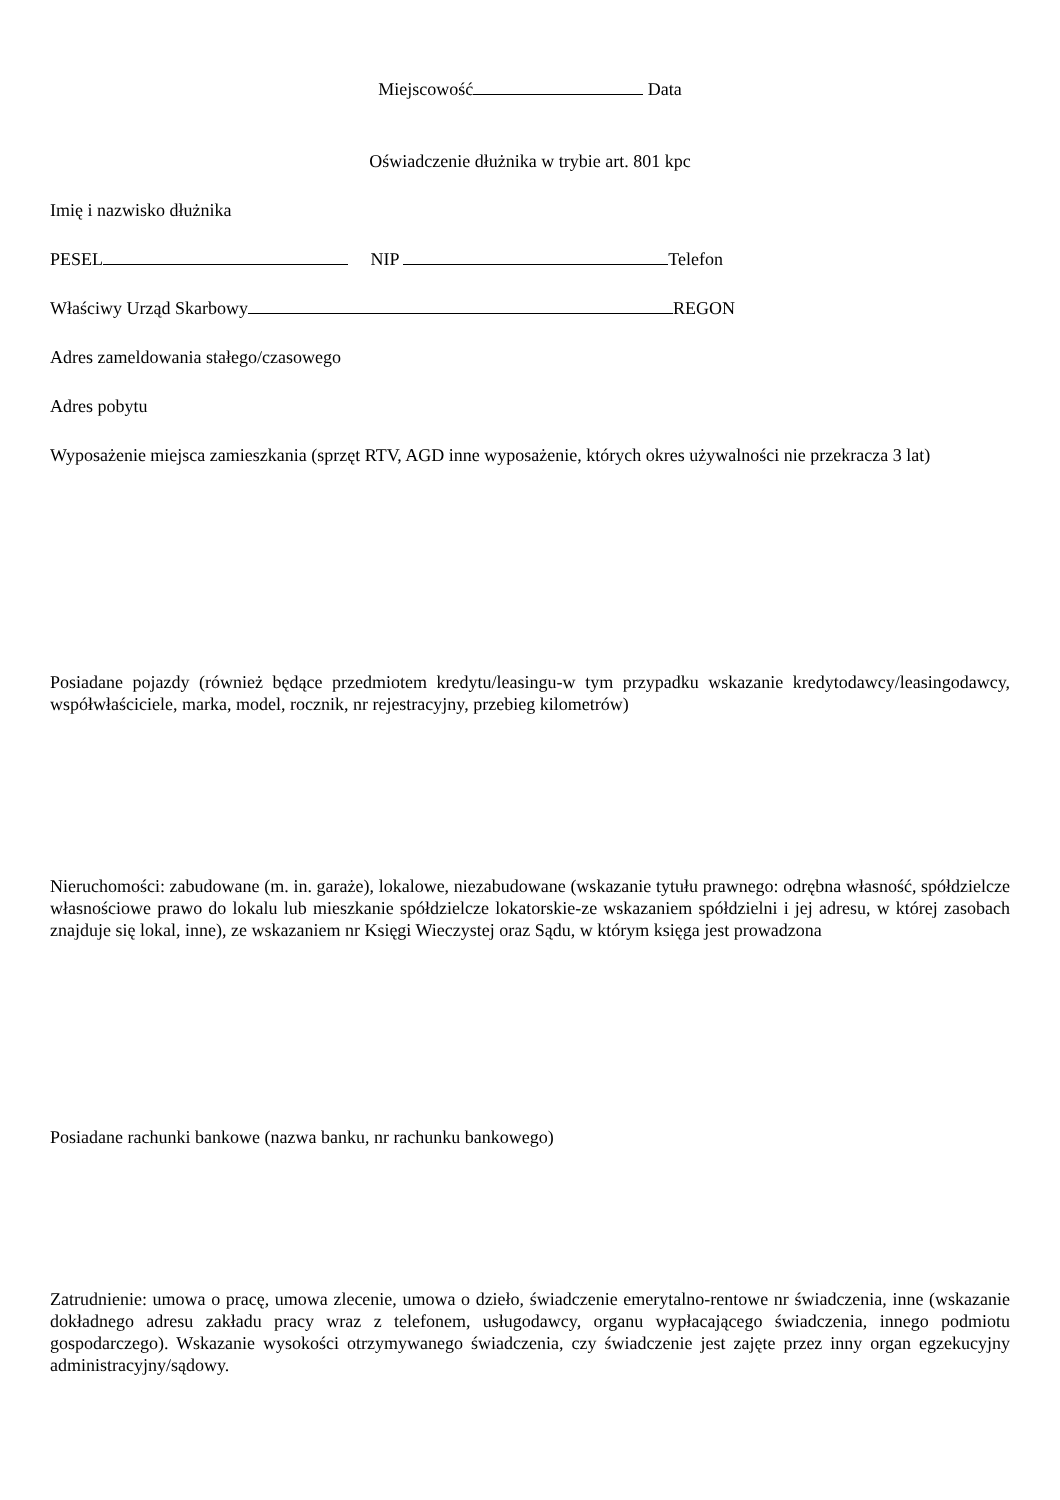Miejscowość Data
Oświadczenie dłużnika w trybie art. 801 kpc
Imię i nazwisko dłużnika
PESEL NIP Telefon
Właściwy Urząd Skarbowy REGON
Adres zameldowania stałego/czasowego
Adres pobytu
Wyposażenie miejsca zamieszkania (sprzęt RTV, AGD inne wyposażenie, których okres używalności nie przekracza 3 lat)
Posiadane pojazdy (również będące przedmiotem kredytu/leasingu-w tym przypadku wskazanie kredytodawcy/leasingodawcy, współwłaściciele, marka, model, rocznik, nr rejestracyjny, przebieg kilometrów)
Nieruchomości: zabudowane (m. in. garaże), lokalowe, niezabudowane (wskazanie tytułu prawnego: odrębna własność, spółdzielcze własnościowe prawo do lokalu lub mieszkanie spółdzielcze lokatorskie-ze wskazaniem spółdzielni i jej adresu, w której zasobach znajduje się lokal, inne), ze wskazaniem nr Księgi Wieczystej oraz Sądu, w którym księga jest prowadzona
Posiadane rachunki bankowe (nazwa banku, nr rachunku bankowego)
Zatrudnienie: umowa o pracę, umowa zlecenie, umowa o dzieło, świadczenie emerytalno-rentowe nr świadczenia, inne (wskazanie dokładnego adresu zakładu pracy wraz z telefonem, usługodawcy, organu wypłacającego świadczenia, innego podmiotu gospodarczego). Wskazanie wysokości otrzymywanego świadczenia, czy świadczenie jest zajęte przez inny organ egzekucyjny administracyjny/sądowy.